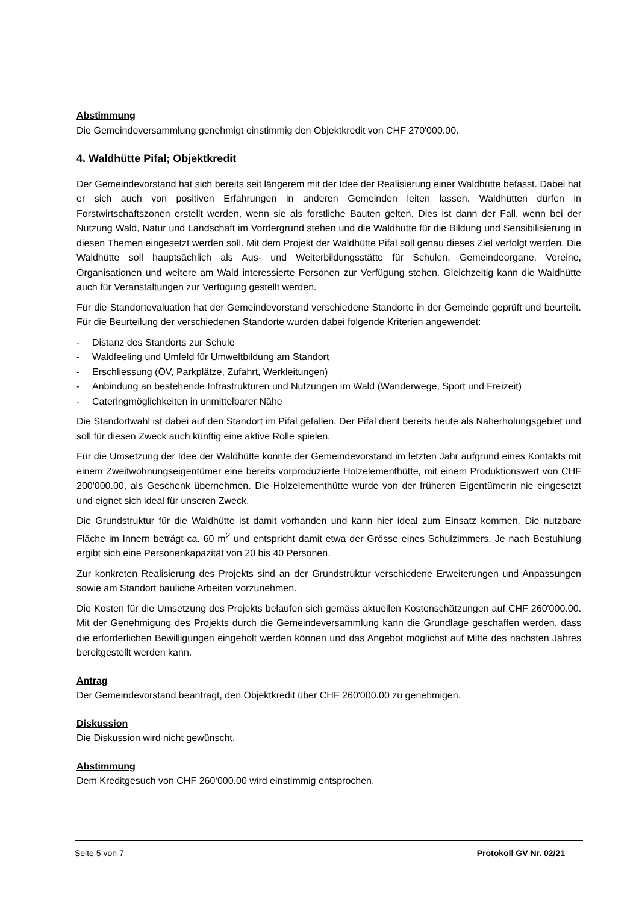Abstimmung
Die Gemeindeversammlung genehmigt einstimmig den Objektkredit von CHF 270'000.00.
4. Waldhütte Pifal; Objektkredit
Der Gemeindevorstand hat sich bereits seit längerem mit der Idee der Realisierung einer Waldhütte befasst. Dabei hat er sich auch von positiven Erfahrungen in anderen Gemeinden leiten lassen. Waldhütten dürfen in Forstwirtschaftszonen erstellt werden, wenn sie als forstliche Bauten gelten. Dies ist dann der Fall, wenn bei der Nutzung Wald, Natur und Landschaft im Vordergrund stehen und die Waldhütte für die Bildung und Sensibilisierung in diesen Themen eingesetzt werden soll. Mit dem Projekt der Waldhütte Pifal soll genau dieses Ziel verfolgt werden. Die Waldhütte soll hauptsächlich als Aus- und Weiterbildungsstätte für Schulen, Gemeindeorgane, Vereine, Organisationen und weitere am Wald interessierte Personen zur Verfügung stehen. Gleichzeitig kann die Waldhütte auch für Veranstaltungen zur Verfügung gestellt werden.
Für die Standortevaluation hat der Gemeindevorstand verschiedene Standorte in der Gemeinde geprüft und beurteilt. Für die Beurteilung der verschiedenen Standorte wurden dabei folgende Kriterien angewendet:
- Distanz des Standorts zur Schule
- Waldfeeling und Umfeld für Umweltbildung am Standort
- Erschliessung (ÖV, Parkplätze, Zufahrt, Werkleitungen)
- Anbindung an bestehende Infrastrukturen und Nutzungen im Wald (Wanderwege, Sport und Freizeit)
- Cateringmöglichkeiten in unmittelbarer Nähe
Die Standortwahl ist dabei auf den Standort im Pifal gefallen. Der Pifal dient bereits heute als Naherholungsgebiet und soll für diesen Zweck auch künftig eine aktive Rolle spielen.
Für die Umsetzung der Idee der Waldhütte konnte der Gemeindevorstand im letzten Jahr aufgrund eines Kontakts mit einem Zweitwohnungseigentümer eine bereits vorproduzierte Holzelementhütte, mit einem Produktionswert von CHF 200'000.00, als Geschenk übernehmen. Die Holzelementhütte wurde von der früheren Eigentümerin nie eingesetzt und eignet sich ideal für unseren Zweck.
Die Grundstruktur für die Waldhütte ist damit vorhanden und kann hier ideal zum Einsatz kommen. Die nutzbare Fläche im Innern beträgt ca. 60 m<sup>2</sup> und entspricht damit etwa der Grösse eines Schulzimmers. Je nach Bestuhlung ergibt sich eine Personenkapazität von 20 bis 40 Personen.
Zur konkreten Realisierung des Projekts sind an der Grundstruktur verschiedene Erweiterungen und Anpassungen sowie am Standort bauliche Arbeiten vorzunehmen.
Die Kosten für die Umsetzung des Projekts belaufen sich gemäss aktuellen Kostenschätzungen auf CHF 260'000.00. Mit der Genehmigung des Projekts durch die Gemeindeversammlung kann die Grundlage geschaffen werden, dass die erforderlichen Bewilligungen eingeholt werden können und das Angebot möglichst auf Mitte des nächsten Jahres bereitgestellt werden kann.
Antrag
Der Gemeindevorstand beantragt, den Objektkredit über CHF 260'000.00 zu genehmigen.
Diskussion
Die Diskussion wird nicht gewünscht.
Abstimmung
Dem Kreditgesuch von CHF 260‘000.00 wird einstimmig entsprochen.
Seite 5 von 7 Protokoll GV Nr. 02/21